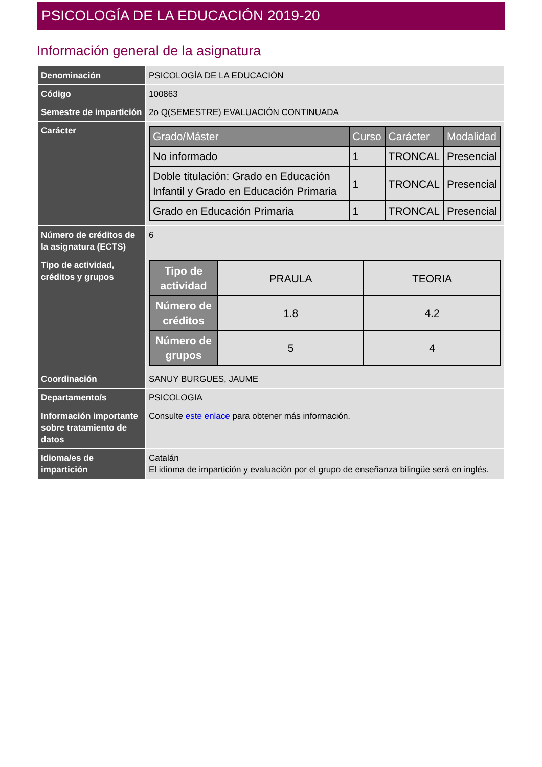PSICOLOGÍA DE LA EDUCACIÓN 2019-20
Información general de la asignatura
| Denominación | PSICOLOGÍA DE LA EDUCACIÓN |
| Código | 100863 |
| Semestre de impartición | 2o Q(SEMESTRE) EVALUACIÓN CONTINUADA |
| Carácter | / Grado/Máster / Curso / Carácter / Modalidad / / --- / --- / --- / --- / / No informado / 1 / TRONCAL / Presencial / / Doble titulación: Grado en Educación Infantil y Grado en Educación Primaria / 1 / TRONCAL / Presencial / / Grado en Educación Primaria / 1 / TRONCAL / Presencial / |
| Número de créditos de la asignatura (ECTS) | 6 |
| Tipo de actividad, créditos y grupos | / Tipo de actividad / PRAULA / TEORIA / / Número de créditos / 1.8 / 4.2 / / Número de grupos / 5 / 4 / |
| Coordinación | SANUY BURGUES, JAUME |
| Departamento/s | PSICOLOGIA |
| Información importante sobre tratamiento de datos | Consulte este enlace para obtener más información. |
| Idioma/es de impartición | Catalán El idioma de impartición y evaluación por el grupo de enseñanza bilingüe será en inglés. |